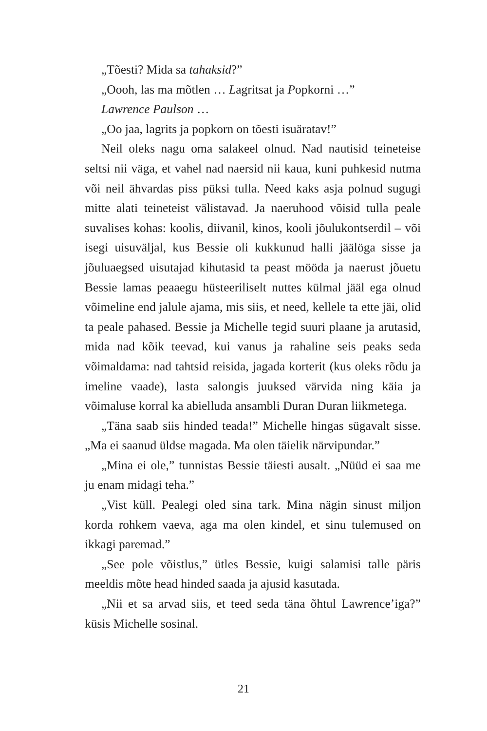„Tõesti? Mida sa tahaksid?”
„Oooh, las ma mõtlen … Lagritsat ja Popkorni …”
Lawrence Paulson …
„Oo jaa, lagrits ja popkorn on tõesti isuäratav!”
Neil oleks nagu oma salakeel olnud. Nad nautisid teineteise seltsi nii väga, et vahel nad naersid nii kaua, kuni puhkesid nutma või neil ähvardas piss püksi tulla. Need kaks asja polnud sugugi mitte alati teineteist välistavad. Ja naeruhood võisid tulla peale suvalises kohas: koolis, diivanil, kinos, kooli jõulukontserdil – või isegi uisuväljal, kus Bessie oli kukkunud halli jäälöga sisse ja jõuluaegsed uisutajad kihutasid ta peast mööda ja naerust jõuetu Bessie lamas peaaegu hüsteeriliselt nuttes külmal jääl ega olnud võimeline end jalule ajama, mis siis, et need, kellele ta ette jäi, olid ta peale pahased. Bessie ja Michelle tegid suuri plaane ja arutasid, mida nad kõik teevad, kui vanus ja rahaline seis peaks seda võimaldama: nad tahtsid reisida, jagada korterit (kus oleks rõdu ja imeline vaade), lasta salongis juuksed värvida ning käia ja võimaluse korral ka abielluda ansambli Duran Duran liikmetega.
„Täna saab siis hinded teada!” Michelle hingas sügavalt sisse. „Ma ei saanud üldse magada. Ma olen täielik närvipundar.”
„Mina ei ole,” tunnistas Bessie täiesti ausalt. „Nüüd ei saa me ju enam midagi teha.”
„Vist küll. Pealegi oled sina tark. Mina nägin sinust miljon korda rohkem vaeva, aga ma olen kindel, et sinu tulemused on ikkagi paremad.”
„See pole võistlus,” ütles Bessie, kuigi salamisi talle päris meeldis mõte head hinded saada ja ajusid kasutada.
„Nii et sa arvad siis, et teed seda täna õhtul Lawrence’iga?” küsis Michelle sosinal.
21